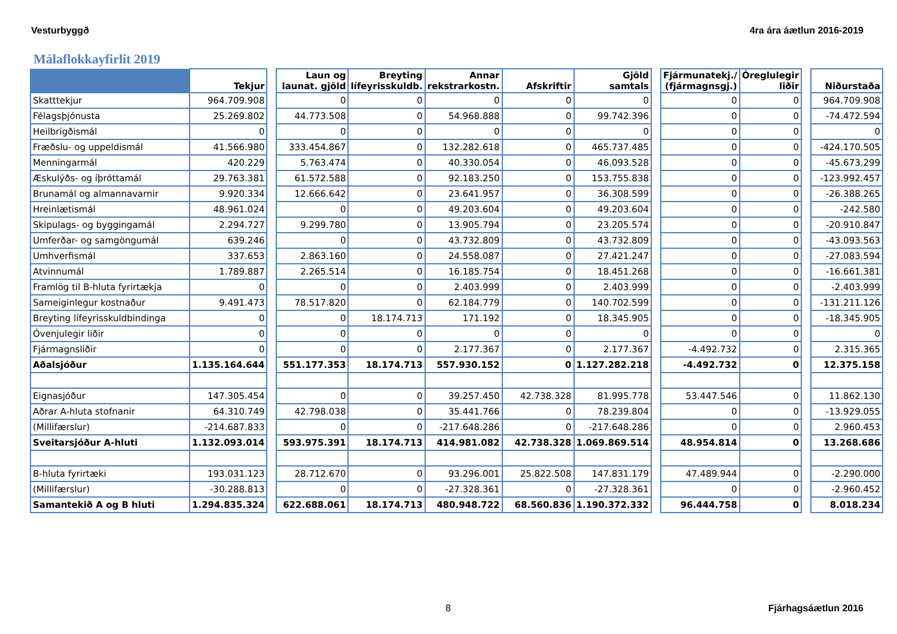Vesturbyggð 4ra ára áætlun 2016-2019
Málaflokkayfirlit 2019
| | Tekjur | | Laun og launat. gjöld | Breyting lífeyrisskuldb. | Annar rekstrarkostn. | Afskriftir | Gjöld samtals | | Fjármunatekj./ (fjármagnsgj.) | Óreglulegir liðir | | Niðurstaða |
| --- | --- | --- | --- | --- | --- | --- | --- | --- | --- | --- | --- | --- |
| Skatttekjur | 964.709.908 | | 0 | 0 | 0 | 0 | 0 | | 0 | 0 | | 964.709.908 |
| Félagsþjónusta | 25.269.802 | | 44.773.508 | 0 | 54.968.888 | 0 | 99.742.396 | | 0 | 0 | | -74.472.594 |
| Heilbrigðismál | 0 | | 0 | 0 | 0 | 0 | 0 | | 0 | 0 | | 0 |
| Fræðslu- og uppeldismál | 41.566.980 | | 333.454.867 | 0 | 132.282.618 | 0 | 465.737.485 | | 0 | 0 | | -424.170.505 |
| Menningarmál | 420.229 | | 5.763.474 | 0 | 40.330.054 | 0 | 46.093.528 | | 0 | 0 | | -45.673.299 |
| Æskulýðs- og íþróttamál | 29.763.381 | | 61.572.588 | 0 | 92.183.250 | 0 | 153.755.838 | | 0 | 0 | | -123.992.457 |
| Brunamál og almannavarnir | 9.920.334 | | 12.666.642 | 0 | 23.641.957 | 0 | 36.308.599 | | 0 | 0 | | -26.388.265 |
| Hreinlætismál | 48.961.024 | | 0 | 0 | 49.203.604 | 0 | 49.203.604 | | 0 | 0 | | -242.580 |
| Skipulags- og byggingamál | 2.294.727 | | 9.299.780 | 0 | 13.905.794 | 0 | 23.205.574 | | 0 | 0 | | -20.910.847 |
| Umferðar- og samgöngumál | 639.246 | | 0 | 0 | 43.732.809 | 0 | 43.732.809 | | 0 | 0 | | -43.093.563 |
| Umhverfismál | 337.653 | | 2.863.160 | 0 | 24.558.087 | 0 | 27.421.247 | | 0 | 0 | | -27.083.594 |
| Atvinnumál | 1.789.887 | | 2.265.514 | 0 | 16.185.754 | 0 | 18.451.268 | | 0 | 0 | | -16.661.381 |
| Framlög til B-hluta fyrirtækja | 0 | | 0 | 0 | 2.403.999 | 0 | 2.403.999 | | 0 | 0 | | -2.403.999 |
| Sameiginlegur kostnaður | 9.491.473 | | 78.517.820 | 0 | 62.184.779 | 0 | 140.702.599 | | 0 | 0 | | -131.211.126 |
| Breyting lífeyrisskuldbindinga | 0 | | 0 | 18.174.713 | 171.192 | 0 | 18.345.905 | | 0 | 0 | | -18.345.905 |
| Óvenjulegir liðir | 0 | | 0 | 0 | 0 | 0 | 0 | | 0 | 0 | | 0 |
| Fjármagnsliðir | 0 | | 0 | 0 | 2.177.367 | 0 | 2.177.367 | | -4.492.732 | 0 | | 2.315.365 |
| Aðalsjóður | 1.135.164.644 | | 551.177.353 | 18.174.713 | 557.930.152 | 0 | 1.127.282.218 | | -4.492.732 | 0 | | 12.375.158 |
| Eignasjóður | 147.305.454 | | 0 | 0 | 39.257.450 | 42.738.328 | 81.995.778 | | 53.447.546 | 0 | | 11.862.130 |
| Aðrar A-hluta stofnanir | 64.310.749 | | 42.798.038 | 0 | 35.441.766 | 0 | 78.239.804 | | 0 | 0 | | -13.929.055 |
| (Millifærslur) | -214.687.833 | | 0 | 0 | -217.648.286 | 0 | -217.648.286 | | 0 | 0 | | 2.960.453 |
| Sveitarsjóður A-hluti | 1.132.093.014 | | 593.975.391 | 18.174.713 | 414.981.082 | 42.738.328 | 1.069.869.514 | | 48.954.814 | 0 | | 13.268.686 |
| B-hluta fyrirtæki | 193.031.123 | | 28.712.670 | 0 | 93.296.001 | 25.822.508 | 147.831.179 | | 47.489.944 | 0 | | -2.290.000 |
| (Millifærslur) | -30.288.813 | | 0 | 0 | -27.328.361 | 0 | -27.328.361 | | 0 | 0 | | -2.960.452 |
| Samantekið A og B hluti | 1.294.835.324 | | 622.688.061 | 18.174.713 | 480.948.722 | 68.560.836 | 1.190.372.332 | | 96.444.758 | 0 | | 8.018.234 |
8 Fjárhagsáætlun 2016